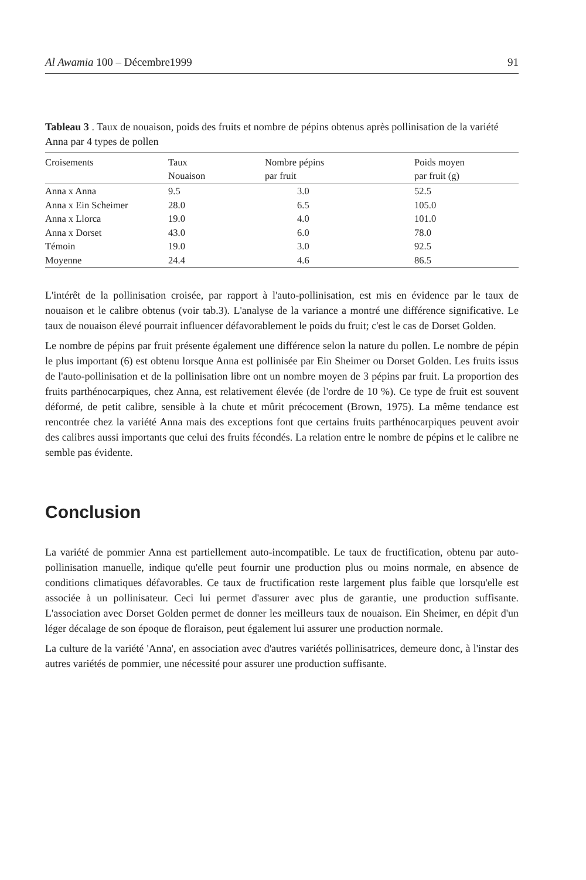Al Awamia 100 – Décembre1999 91
Tableau 3 . Taux de nouaison, poids des fruits et nombre de pépins obtenus après pollinisation de la variété Anna par 4 types de pollen
| Croisements | Taux Nouaison | Nombre pépins par fruit | Poids moyen par fruit (g) |
| --- | --- | --- | --- |
| Anna x Anna | 9.5 | 3.0 | 52.5 |
| Anna x Ein Scheimer | 28.0 | 6.5 | 105.0 |
| Anna x Llorca | 19.0 | 4.0 | 101.0 |
| Anna x Dorset | 43.0 | 6.0 | 78.0 |
| Témoin | 19.0 | 3.0 | 92.5 |
| Moyenne | 24.4 | 4.6 | 86.5 |
L'intérêt de la pollinisation croisée, par rapport à l'auto-pollinisation, est mis en évidence par le taux de nouaison et le calibre obtenus (voir tab.3). L'analyse de la variance a montré une différence significative. Le taux de nouaison élevé pourrait influencer défavorablement le poids du fruit; c'est le cas de Dorset Golden.
Le nombre de pépins par fruit présente également une différence selon la nature du pollen. Le nombre de pépin le plus important (6) est obtenu lorsque Anna est pollinisée par Ein Sheimer ou Dorset Golden. Les fruits issus de l'auto-pollinisation et de la pollinisation libre ont un nombre moyen de 3 pépins par fruit. La proportion des fruits parthénocarpiques, chez Anna, est relativement élevée (de l'ordre de 10 %). Ce type de fruit est souvent déformé, de petit calibre, sensible à la chute et mûrit précocement (Brown, 1975). La même tendance est rencontrée chez la variété Anna mais des exceptions font que certains fruits parthénocarpiques peuvent avoir des calibres aussi importants que celui des fruits fécondés. La relation entre le nombre de pépins et le calibre ne semble pas évidente.
Conclusion
La variété de pommier Anna est partiellement auto-incompatible. Le taux de fructification, obtenu par auto-pollinisation manuelle, indique qu'elle peut fournir une production plus ou moins normale, en absence de conditions climatiques défavorables. Ce taux de fructification reste largement plus faible que lorsqu'elle est associée à un pollinisateur. Ceci lui permet d'assurer avec plus de garantie, une production suffisante. L'association avec Dorset Golden permet de donner les meilleurs taux de nouaison. Ein Sheimer, en dépit d'un léger décalage de son époque de floraison, peut également lui assurer une production normale.
La culture de la variété 'Anna', en association avec d'autres variétés pollinisatrices, demeure donc, à l'instar des autres variétés de pommier, une nécessité pour assurer une production suffisante.